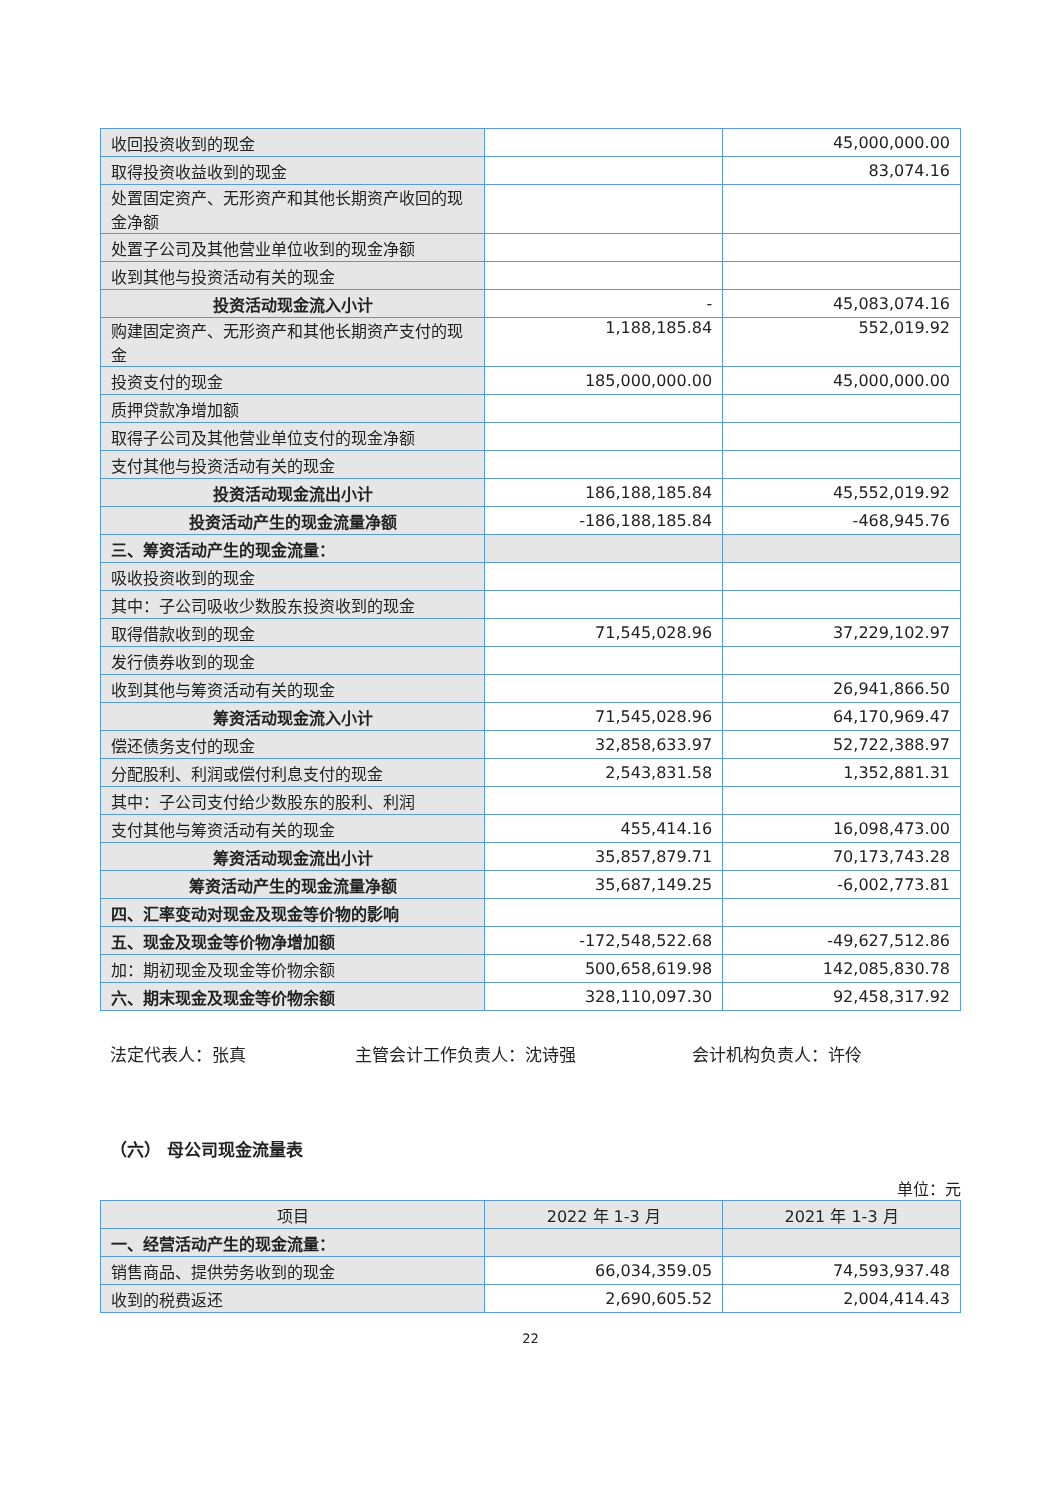| 收回投资收到的现金 | | 45,000,000.00 |
| 取得投资收益收到的现金 | | 83,074.16 |
| 处置固定资产、无形资产和其他长期资产收回的现金净额 | | |
| 处置子公司及其他营业单位收到的现金净额 | | |
| 收到其他与投资活动有关的现金 | | |
| 投资活动现金流入小计 | - | 45,083,074.16 |
| 购建固定资产、无形资产和其他长期资产支付的现金 | 1,188,185.84 | 552,019.92 |
| 投资支付的现金 | 185,000,000.00 | 45,000,000.00 |
| 质押贷款净增加额 | | |
| 取得子公司及其他营业单位支付的现金净额 | | |
| 支付其他与投资活动有关的现金 | | |
| 投资活动现金流出小计 | 186,188,185.84 | 45,552,019.92 |
| 投资活动产生的现金流量净额 | -186,188,185.84 | -468,945.76 |
| 三、筹资活动产生的现金流量： | | |
| 吸收投资收到的现金 | | |
| 其中：子公司吸收少数股东投资收到的现金 | | |
| 取得借款收到的现金 | 71,545,028.96 | 37,229,102.97 |
| 发行债券收到的现金 | | |
| 收到其他与筹资活动有关的现金 | | 26,941,866.50 |
| 筹资活动现金流入小计 | 71,545,028.96 | 64,170,969.47 |
| 偿还债务支付的现金 | 32,858,633.97 | 52,722,388.97 |
| 分配股利、利润或偿付利息支付的现金 | 2,543,831.58 | 1,352,881.31 |
| 其中：子公司支付给少数股东的股利、利润 | | |
| 支付其他与筹资活动有关的现金 | 455,414.16 | 16,098,473.00 |
| 筹资活动现金流出小计 | 35,857,879.71 | 70,173,743.28 |
| 筹资活动产生的现金流量净额 | 35,687,149.25 | -6,002,773.81 |
| 四、汇率变动对现金及现金等价物的影响 | | |
| 五、现金及现金等价物净增加额 | -172,548,522.68 | -49,627,512.86 |
| 加：期初现金及现金等价物余额 | 500,658,619.98 | 142,085,830.78 |
| 六、期末现金及现金等价物余额 | 328,110,097.30 | 92,458,317.92 |
法定代表人：张真 主管会计工作负责人：沈诗强 会计机构负责人：许伶
（六） 母公司现金流量表
单位：元
| 项目 | 2022 年 1-3 月 | 2021 年 1-3 月 |
| --- | --- | --- |
| 一、经营活动产生的现金流量： | | |
| 销售商品、提供劳务收到的现金 | 66,034,359.05 | 74,593,937.48 |
| 收到的税费返还 | 2,690,605.52 | 2,004,414.43 |
22